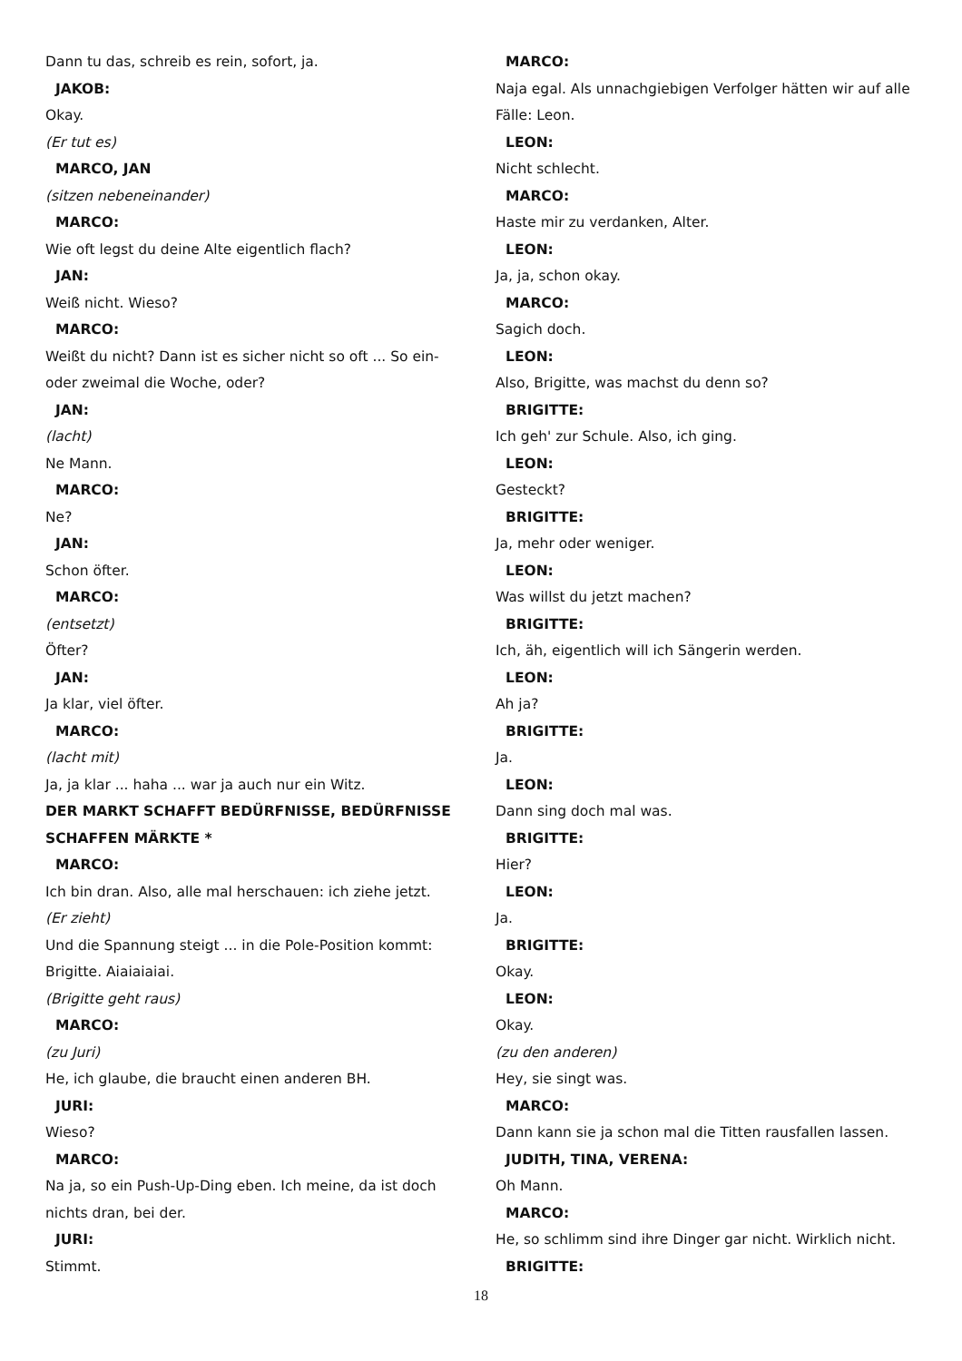Dann tu das, schreib es rein, sofort, ja.
JAKOB:
Okay.
(Er tut es)
MARCO, JAN
(sitzen nebeneinander)
MARCO:
Wie oft legst du deine Alte eigentlich flach?
JAN:
Weiß nicht. Wieso?
MARCO:
Weißt du nicht? Dann ist es sicher nicht so oft ... So ein- oder zweimal die Woche, oder?
JAN:
(lacht)
Ne Mann.
MARCO:
Ne?
JAN:
Schon öfter.
MARCO:
(entsetzt)
Öfter?
JAN:
Ja klar, viel öfter.
MARCO:
(lacht mit)
Ja, ja klar ... haha ... war ja auch nur ein Witz.
DER MARKT SCHAFFT BEDÜRFNISSE, BEDÜRFNISSE SCHAFFEN MÄRKTE *
MARCO:
Ich bin dran. Also, alle mal herschauen: ich ziehe jetzt.
(Er zieht)
Und die Spannung steigt ... in die Pole-Position kommt: Brigitte. Aiaiaiaiai.
(Brigitte geht raus)
MARCO:
(zu Juri)
He, ich glaube, die braucht einen anderen BH.
JURI:
Wieso?
MARCO:
Na ja, so ein Push-Up-Ding eben. Ich meine, da ist doch nichts dran, bei der.
JURI:
Stimmt.
MARCO:
Naja egal. Als unnachgiebigen Verfolger hätten wir auf alle Fälle: Leon.
LEON:
Nicht schlecht.
MARCO:
Haste mir zu verdanken, Alter.
LEON:
Ja, ja, schon okay.
MARCO:
Sagich doch.
LEON:
Also, Brigitte, was machst du denn so?
BRIGITTE:
Ich geh' zur Schule. Also, ich ging.
LEON:
Gesteckt?
BRIGITTE:
Ja, mehr oder weniger.
LEON:
Was willst du jetzt machen?
BRIGITTE:
Ich, äh, eigentlich will ich Sängerin werden.
LEON:
Ah ja?
BRIGITTE:
Ja.
LEON:
Dann sing doch mal was.
BRIGITTE:
Hier?
LEON:
Ja.
BRIGITTE:
Okay.
LEON:
Okay.
(zu den anderen)
Hey, sie singt was.
MARCO:
Dann kann sie ja schon mal die Titten rausfallen lassen.
JUDITH, TINA, VERENA:
Oh Mann.
MARCO:
He, so schlimm sind ihre Dinger gar nicht. Wirklich nicht.
BRIGITTE:
18